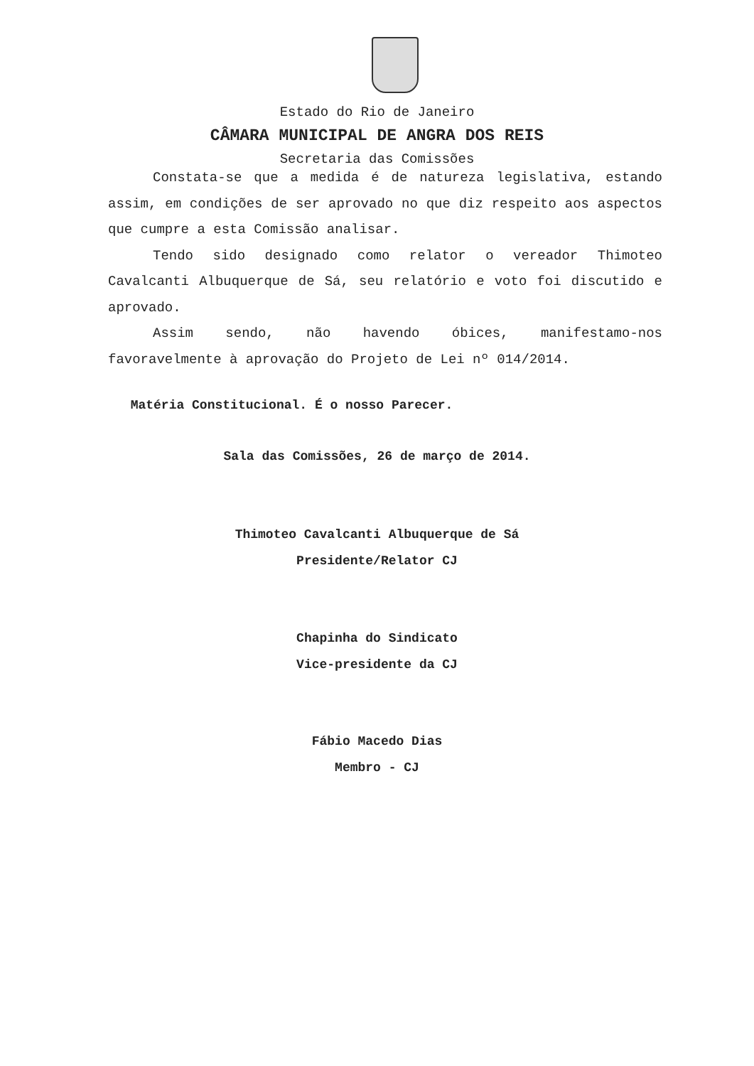Estado do Rio de Janeiro
CÂMARA MUNICIPAL DE ANGRA DOS REIS
Secretaria das Comissões
Constata-se que a medida é de natureza legislativa, estando assim, em condições de ser aprovado no que diz respeito aos aspectos que cumpre a esta Comissão analisar.
Tendo sido designado como relator o vereador Thimoteo Cavalcanti Albuquerque de Sá, seu relatório e voto foi discutido e aprovado.
Assim sendo, não havendo óbices, manifestamo-nos favoravelmente à aprovação do Projeto de Lei nº 014/2014.
Matéria Constitucional. É o nosso Parecer.
Sala das Comissões, 26 de março de 2014.
Thimoteo Cavalcanti Albuquerque de Sá
Presidente/Relator CJ
Chapinha do Sindicato
Vice-presidente da CJ
Fábio Macedo Dias
Membro - CJ